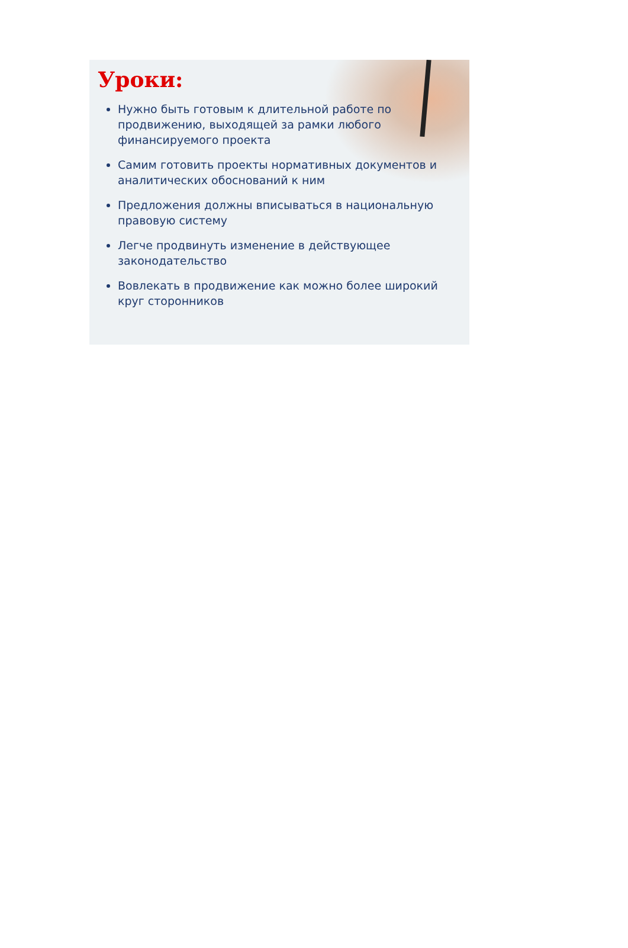Уроки:
Нужно быть готовым к длительной работе по продвижению, выходящей за рамки любого финансируемого проекта
Самим готовить проекты нормативных документов и аналитических обоснований к ним
Предложения должны вписываться в национальную правовую систему
Легче продвинуть изменение в действующее законодательство
Вовлекать в продвижение как можно более широкий круг сторонников